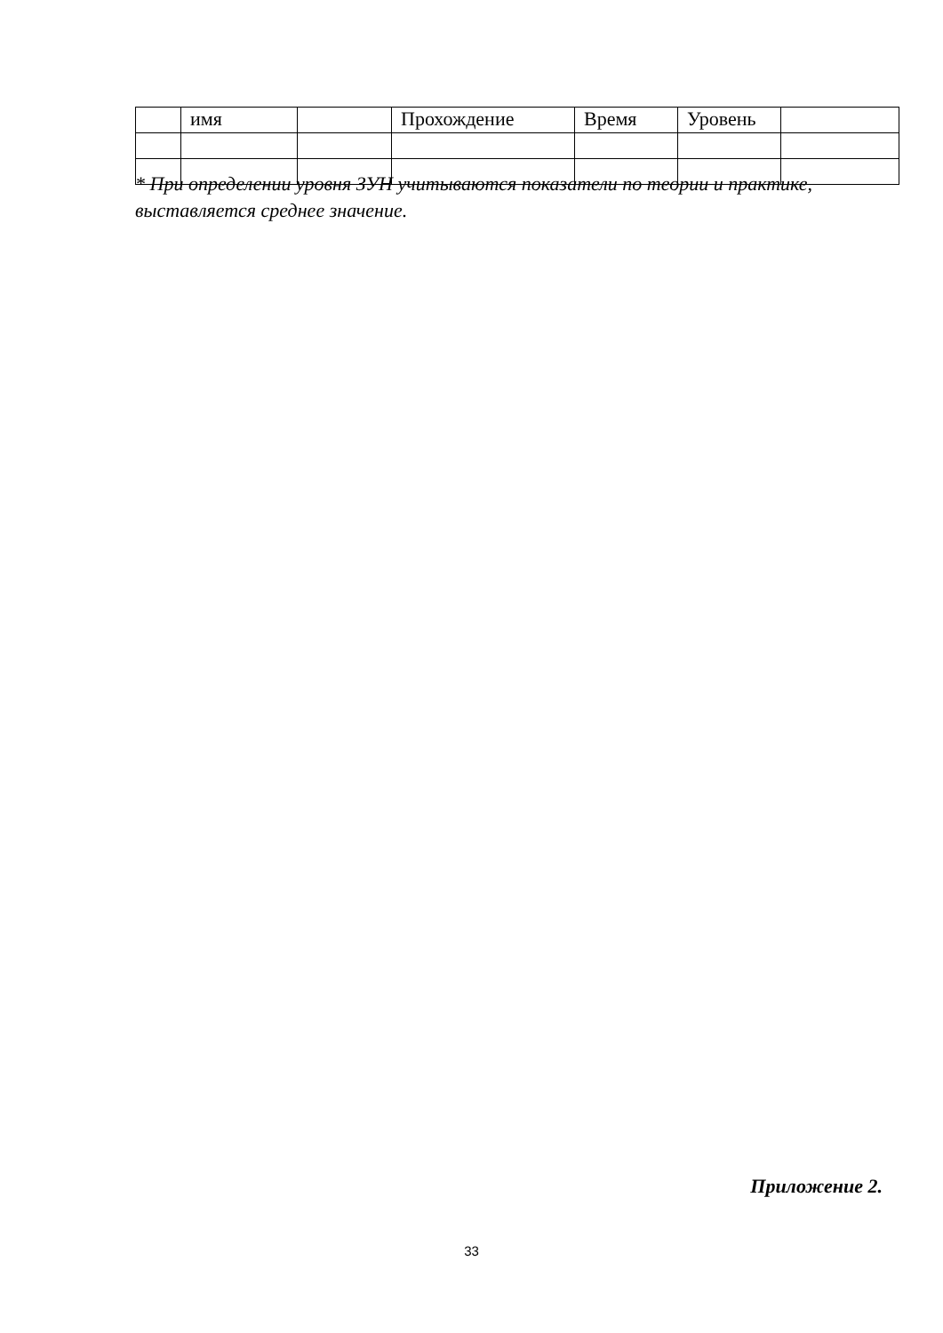| | имя | | Прохождение | Время | Уровень | |
* При определении уровня ЗУН учитываются показатели по теории и практике, выставляется среднее значение.
Приложение 2.
33